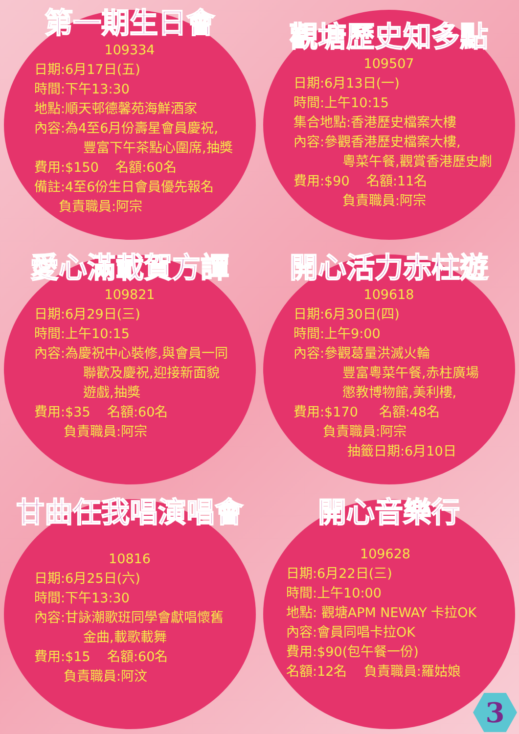第一期生日會
109334
日期:6月17日(五)
時間:下午13:30
地點:順天邨德馨苑海鮮酒家
內容:為4至6月份壽星會員慶祝,
豐富下午茶點心圍席,抽獎
費用:$150 名額:60名
備註:4至6份生日會員優先報名
負責職員:阿宗
觀塘歷史知多點
109507
日期:6月13日(一)
時間:上午10:15
集合地點:香港歷史檔案大樓
內容:參觀香港歷史檔案大樓,
粵菜午餐,觀賞香港歷史劇
費用:$90 名額:11名
負責職員:阿宗
愛心滿載賀方譚
109821
日期:6月29日(三)
時間:上午10:15
內容:為慶祝中心裝修,與會員一同
聯歡及慶祝,迎接新面貌
遊戲,抽獎
費用:$35 名額:60名
負責職員:阿宗
開心活力赤柱遊
109618
日期:6月30日(四)
時間:上午9:00
內容:參觀葛量洪滅火輪
豐富粵菜午餐,赤柱廣場
懲教博物館,美利樓,
費用:$170 名額:48名
負責職員:阿宗
抽籤日期:6月10日
甘曲任我唱演唱會
10816
日期:6月25日(六)
時間:下午13:30
內容:甘詠潮歌班同學會獻唱懷舊
金曲,載歌載舞
費用:$15 名額:60名
負責職員:阿汶
開心音樂行
109628
日期:6月22日(三)
時間:上午10:00
地點: 觀塘APM NEWAY 卡拉OK
內容:會員同唱卡拉OK
費用:$90(包午餐一份)
名額:12名 負責職員:羅姑娘
3